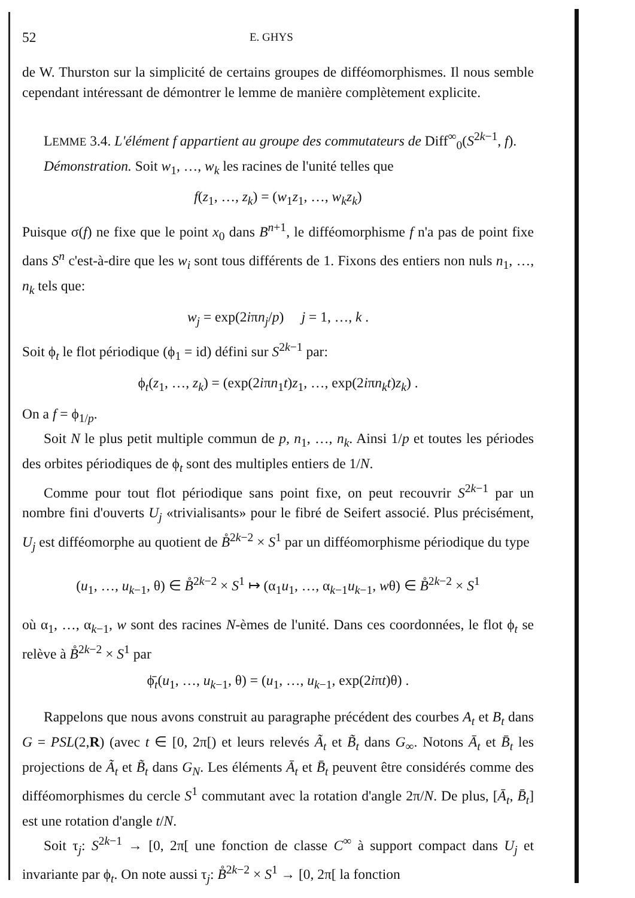52 E. GHYS
de W. Thurston sur la simplicité de certains groupes de difféomorphismes. Il nous semble cependant intéressant de démontrer le lemme de manière complètement explicite.
LEMME 3.4. L'élément f appartient au groupe des commutateurs de Diff<sup>∞</sup><sub>0</sub>(S<sup>2k−1</sup>, f).
Démonstration. Soit w<sub>1</sub>, …, w<sub>k</sub> les racines de l'unité telles que
f(z<sub>1</sub>, …, z<sub>k</sub>) = (w<sub>1</sub>z<sub>1</sub>, …, w<sub>k</sub>z<sub>k</sub>)
Puisque σ(f) ne fixe que le point x<sub>0</sub> dans B<sup>n+1</sup>, le difféomorphisme f n'a pas de point fixe dans S<sup>n</sup> c'est-à-dire que les w<sub>i</sub> sont tous différents de 1. Fixons des entiers non nuls n<sub>1</sub>, …, n<sub>k</sub> tels que:
w<sub>j</sub> = exp(2iπn<sub>j</sub>/p) j = 1, …, k .
Soit ϕ<sub>t</sub> le flot périodique (ϕ<sub>1</sub> = id) défini sur S<sup>2k−1</sup> par:
ϕ<sub>t</sub>(z<sub>1</sub>, …, z<sub>k</sub>) = (exp(2iπn<sub>1</sub>t)z<sub>1</sub>, …, exp(2iπn<sub>k</sub>t)z<sub>k</sub>) .
On a f = ϕ<sub>1/p</sub>.
Soit N le plus petit multiple commun de p, n<sub>1</sub>, …, n<sub>k</sub>. Ainsi 1/p et toutes les périodes des orbites périodiques de ϕ<sub>t</sub> sont des multiples entiers de 1/N.
Comme pour tout flot périodique sans point fixe, on peut recouvrir S<sup>2k−1</sup> par un nombre fini d'ouverts U<sub>j</sub> «trivialisants» pour le fibré de Seifert associé. Plus précisément, U<sub>j</sub> est difféomorphe au quotient de B̊<sup>2k−2</sup> × S<sup>1</sup> par un difféomorphisme périodique du type
(u<sub>1</sub>, …, u<sub>k−1</sub>, θ) ∈ B̊<sup>2k−2</sup> × S<sup>1</sup> ↦ (α<sub>1</sub>u<sub>1</sub>, …, α<sub>k−1</sub>u<sub>k−1</sub>, wθ) ∈ B̊<sup>2k−2</sup> × S<sup>1</sup>
où α<sub>1</sub>, …, α<sub>k−1</sub>, w sont des racines N-èmes de l'unité. Dans ces coordonnées, le flot ϕ<sub>t</sub> se relève à B̊<sup>2k−2</sup> × S<sup>1</sup> par
ϕ̄<sub>t</sub>(u<sub>1</sub>, …, u<sub>k−1</sub>, θ) = (u<sub>1</sub>, …, u<sub>k−1</sub>, exp(2iπt)θ) .
Rappelons que nous avons construit au paragraphe précédent des courbes A<sub>t</sub> et B<sub>t</sub> dans G = PSL(2,R) (avec t ∈ [0, 2π[) et leurs relevés Ã<sub>t</sub> et B̃<sub>t</sub> dans G<sub>∞</sub>. Notons Ā<sub>t</sub> et B̄<sub>t</sub> les projections de Ã<sub>t</sub> et B̃<sub>t</sub> dans G<sub>N</sub>. Les éléments Ā<sub>t</sub> et B̄<sub>t</sub> peuvent être considérés comme des difféomorphismes du cercle S<sup>1</sup> commutant avec la rotation d'angle 2π/N. De plus, [Ā<sub>t</sub>, B̄<sub>t</sub>] est une rotation d'angle t/N.
Soit τ<sub>j</sub>: S<sup>2k−1</sup> → [0, 2π[ une fonction de classe C<sup>∞</sup> à support compact dans U<sub>j</sub> et invariante par ϕ<sub>t</sub>. On note aussi τ<sub>j</sub>: B̊<sup>2k−2</sup> × S<sup>1</sup> → [0, 2π[ la fonction